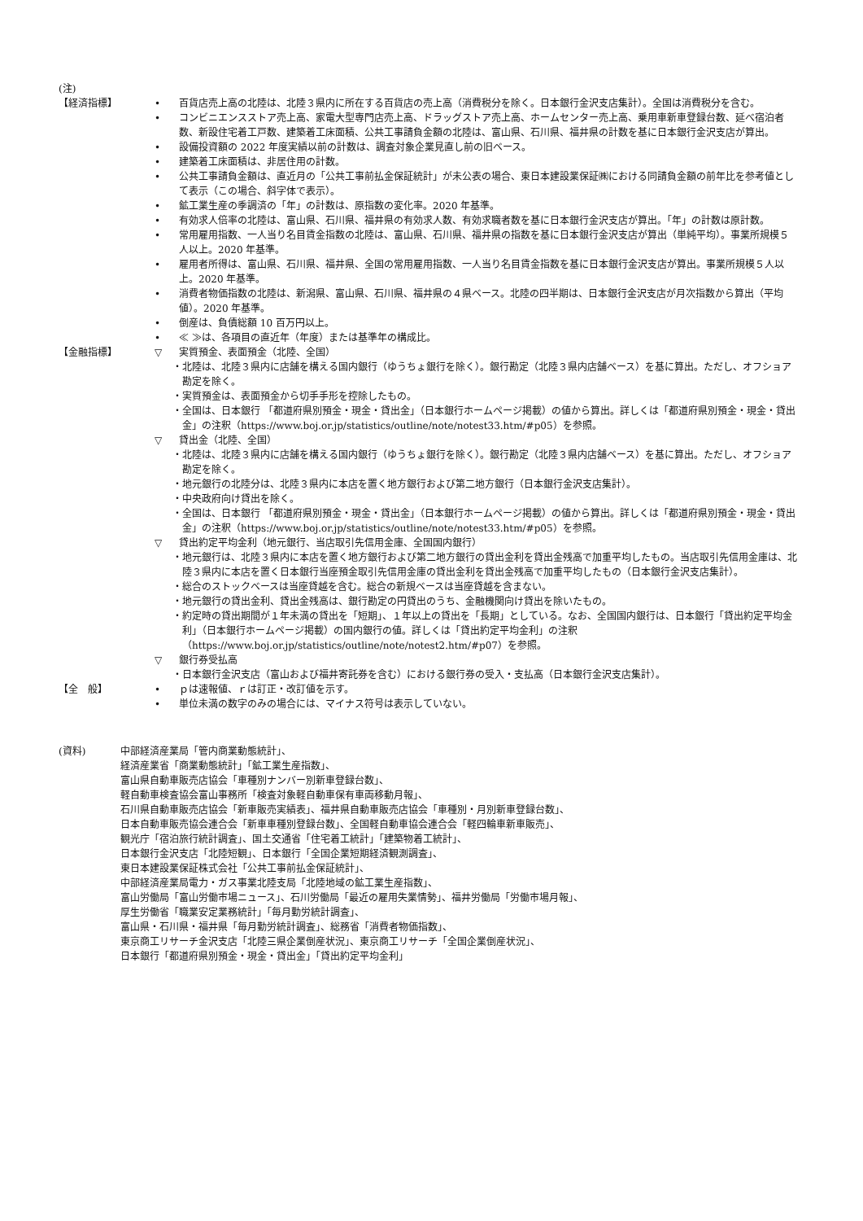(注)
【経済指標】 • 百貨店売上高の北陸は、北陸３県内に所在する百貨店の売上高（消費税分を除く。日本銀行金沢支店集計）。全国は消費税分を含む。
• コンビニエンスストア売上高、家電大型専門店売上高、ドラッグストア売上高、ホームセンター売上高、乗用車新車登録台数、延べ宿泊者数、新設住宅着工戸数、建築着工床面積、公共工事請負金額の北陸は、富山県、石川県、福井県の計数を基に日本銀行金沢支店が算出。
• 設備投資額の 2022 年度実績以前の計数は、調査対象企業見直し前の旧ベース。
• 建築着工床面積は、非居住用の計数。
• 公共工事請負金額は、直近月の「公共工事前払金保証統計」が未公表の場合、東日本建設業保証㈱における同請負金額の前年比を参考値として表示（この場合、斜字体で表示）。
• 鉱工業生産の季調済の「年」の計数は、原指数の変化率。2020 年基準。
• 有効求人倍率の北陸は、富山県、石川県、福井県の有効求人数、有効求職者数を基に日本銀行金沢支店が算出。「年」の計数は原計数。
• 常用雇用指数、一人当り名目賃金指数の北陸は、富山県、石川県、福井県の指数を基に日本銀行金沢支店が算出（単純平均）。事業所規模５人以上。2020 年基準。
• 雇用者所得は、富山県、石川県、福井県、全国の常用雇用指数、一人当り名目賃金指数を基に日本銀行金沢支店が算出。事業所規模５人以上。2020 年基準。
• 消費者物価指数の北陸は、新潟県、富山県、石川県、福井県の４県ベース。北陸の四半期は、日本銀行金沢支店が月次指数から算出（平均値）。2020 年基準。
• 倒産は、負債総額 10 百万円以上。
• ≪ ≫は、各項目の直近年（年度）または基準年の構成比。
【金融指標】 ▽ 実質預金、表面預金（北陸、全国）
・北陸は、北陸３県内に店舗を構える国内銀行（ゆうちょ銀行を除く）。銀行勘定（北陸３県内店舗ベース）を基に算出。ただし、オフショア勘定を除く。
・実質預金は、表面預金から切手手形を控除したもの。
・全国は、日本銀行 「都道府県別預金・現金・貸出金」（日本銀行ホームページ掲載）の値から算出。詳しくは「都道府県別預金・現金・貸出金」の注釈（https://www.boj.or.jp/statistics/outline/note/notest33.htm/#p05）を参照。
▽ 貸出金（北陸、全国）
・北陸は、北陸３県内に店舗を構える国内銀行（ゆうちょ銀行を除く）。銀行勘定（北陸３県内店舗ベース）を基に算出。ただし、オフショア勘定を除く。
・地元銀行の北陸分は、北陸３県内に本店を置く地方銀行および第二地方銀行（日本銀行金沢支店集計）。
・中央政府向け貸出を除く。
・全国は、日本銀行 「都道府県別預金・現金・貸出金」（日本銀行ホームページ掲載）の値から算出。詳しくは「都道府県別預金・現金・貸出金」の注釈（https://www.boj.or.jp/statistics/outline/note/notest33.htm/#p05）を参照。
▽ 貸出約定平均金利（地元銀行、当店取引先信用金庫、全国国内銀行）
・地元銀行は、北陸３県内に本店を置く地方銀行および第二地方銀行の貸出金利を貸出金残高で加重平均したもの。当店取引先信用金庫は、北陸３県内に本店を置く日本銀行当座預金取引先信用金庫の貸出金利を貸出金残高で加重平均したもの（日本銀行金沢支店集計）。
・総合のストックベースは当座貸越を含む。総合の新規ベースは当座貸越を含まない。
・地元銀行の貸出金利、貸出金残高は、銀行勘定の円貸出のうち、金融機関向け貸出を除いたもの。
・約定時の貸出期間が１年未満の貸出を「短期」、１年以上の貸出を「長期」としている。なお、全国国内銀行は、日本銀行「貸出約定平均金利」（日本銀行ホームページ掲載）の国内銀行の値。詳しくは「貸出約定平均金利」の注釈（https://www.boj.or.jp/statistics/outline/note/notest2.htm/#p07）を参照。
▽ 銀行券受払高
・日本銀行金沢支店（富山および福井寄託券を含む）における銀行券の受入・支払高（日本銀行金沢支店集計）。
【全　般】 • ｐは速報値、ｒは訂正・改訂値を示す。
• 単位未満の数字のみの場合には、マイナス符号は表示していない。
(資料) 中部経済産業局「管内商業動態統計」、
経済産業省「商業動態統計」「鉱工業生産指数」、
富山県自動車販売店協会「車種別ナンバー別新車登録台数」、
軽自動車検査協会富山事務所「検査対象軽自動車保有車両移動月報」、
石川県自動車販売店協会「新車販売実績表」、福井県自動車販売店協会「車種別・月別新車登録台数」、
日本自動車販売協会連合会「新車車種別登録台数」、全国軽自動車協会連合会「軽四輪車新車販売」、
観光庁「宿泊旅行統計調査」、国土交通省「住宅着工統計」「建築物着工統計」、
日本銀行金沢支店「北陸短観」、日本銀行「全国企業短期経済観測調査」、
東日本建設業保証株式会社「公共工事前払金保証統計」、
中部経済産業局電力・ガス事業北陸支局「北陸地域の鉱工業生産指数」、
富山労働局「富山労働市場ニュース」、石川労働局「最近の雇用失業情勢」、福井労働局「労働市場月報」、
厚生労働省「職業安定業務統計」「毎月勤労統計調査」、
富山県・石川県・福井県「毎月勤労統計調査」、総務省「消費者物価指数」、
東京商工リサーチ金沢支店「北陸三県企業倒産状況」、東京商工リサーチ「全国企業倒産状況」、
日本銀行「都道府県別預金・現金・貸出金」「貸出約定平均金利」